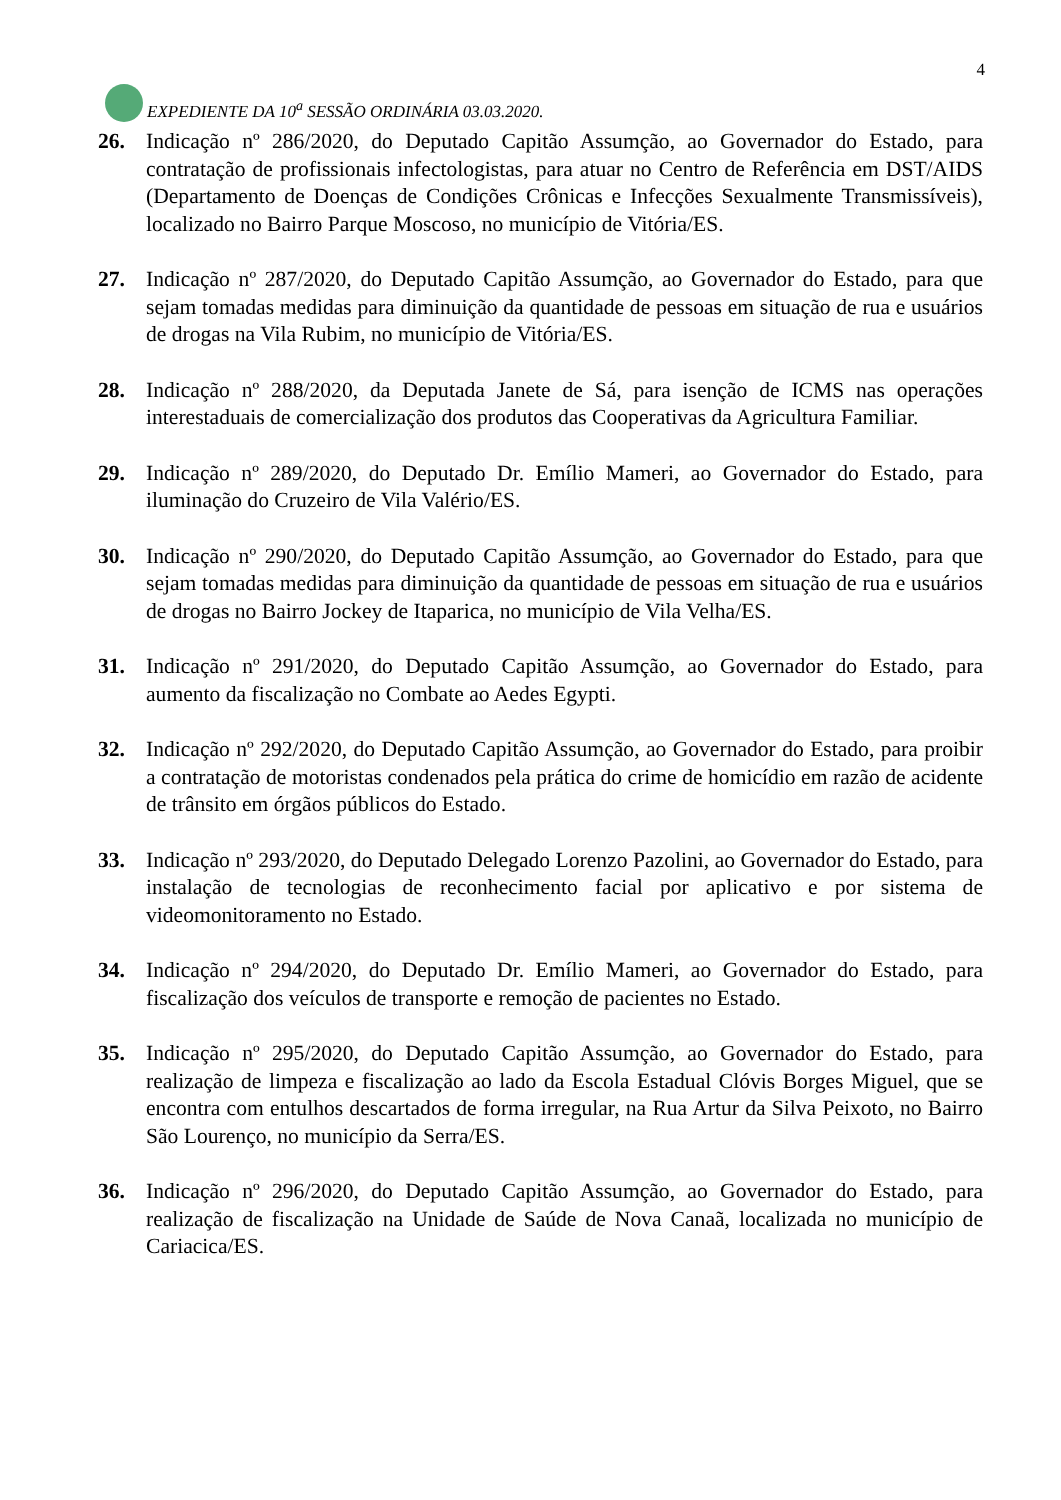EXPEDIENTE DA 10<sup>a</sup> SESSÃO ORDINÁRIA 03.03.2020.
4
26. Indicação nº 286/2020, do Deputado Capitão Assumção, ao Governador do Estado, para contratação de profissionais infectologistas, para atuar no Centro de Referência em DST/AIDS (Departamento de Doenças de Condições Crônicas e Infecções Sexualmente Transmissíveis), localizado no Bairro Parque Moscoso, no município de Vitória/ES.
27. Indicação nº 287/2020, do Deputado Capitão Assumção, ao Governador do Estado, para que sejam tomadas medidas para diminuição da quantidade de pessoas em situação de rua e usuários de drogas na Vila Rubim, no município de Vitória/ES.
28. Indicação nº 288/2020, da Deputada Janete de Sá, para isenção de ICMS nas operações interestaduais de comercialização dos produtos das Cooperativas da Agricultura Familiar.
29. Indicação nº 289/2020, do Deputado Dr. Emílio Mameri, ao Governador do Estado, para iluminação do Cruzeiro de Vila Valério/ES.
30. Indicação nº 290/2020, do Deputado Capitão Assumção, ao Governador do Estado, para que sejam tomadas medidas para diminuição da quantidade de pessoas em situação de rua e usuários de drogas no Bairro Jockey de Itaparica, no município de Vila Velha/ES.
31. Indicação nº 291/2020, do Deputado Capitão Assumção, ao Governador do Estado, para aumento da fiscalização no Combate ao Aedes Egypti.
32. Indicação nº 292/2020, do Deputado Capitão Assumção, ao Governador do Estado, para proibir a contratação de motoristas condenados pela prática do crime de homicídio em razão de acidente de trânsito em órgãos públicos do Estado.
33. Indicação nº 293/2020, do Deputado Delegado Lorenzo Pazolini, ao Governador do Estado, para instalação de tecnologias de reconhecimento facial por aplicativo e por sistema de videomonitoramento no Estado.
34. Indicação nº 294/2020, do Deputado Dr. Emílio Mameri, ao Governador do Estado, para fiscalização dos veículos de transporte e remoção de pacientes no Estado.
35. Indicação nº 295/2020, do Deputado Capitão Assumção, ao Governador do Estado, para realização de limpeza e fiscalização ao lado da Escola Estadual Clóvis Borges Miguel, que se encontra com entulhos descartados de forma irregular, na Rua Artur da Silva Peixoto, no Bairro São Lourenço, no município da Serra/ES.
36. Indicação nº 296/2020, do Deputado Capitão Assumção, ao Governador do Estado, para realização de fiscalização na Unidade de Saúde de Nova Canaã, localizada no município de Cariacica/ES.